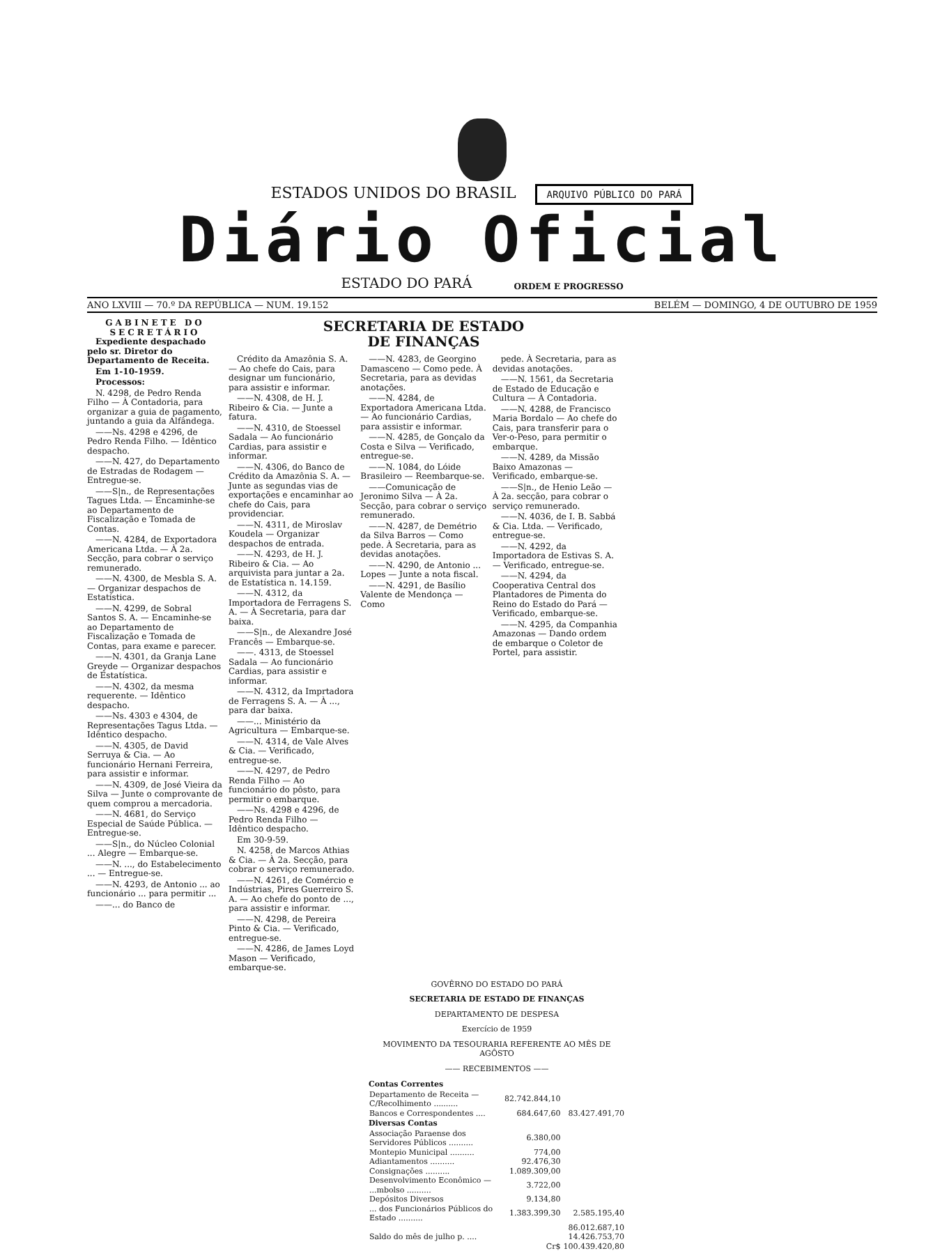ESTADOS UNIDOS DO BRASIL ARQUIVO PÚBLICO DO PARÁ
Diário Oficial
ESTADO DO PARÁ ORDEM E PROGRESSO
ANO LXVIII — 70.º DA REPÚBLICA — NUM. 19.152 BELÉM — DOMINGO, 4 DE OUTUBRO DE 1959
GABINETE DO SECRETÁRIO
Expediente despachado pelo sr. Diretor do Departamento de Receita.
Em 1-10-1959.
Processos:
N. 4298, de Pedro Renda Filho — À Contadoria, para organizar a guia de pagamento, juntando a guia da Alfândega.
——Ns. 4298 e 4296, de Pedro Renda Filho. — Idêntico despacho.
——N. 427, do Departamento de Estradas de Rodagem — Entregue-se.
——S|n., de Representações Tagues Ltda. — Encaminhe-se ao Departamento de Fiscalização e Tomada de Contas.
——N. 4284, de Exportadora Americana Ltda. — À 2a. Secção, para cobrar o serviço remunerado.
——N. 4300, de Mesbla S. A. — Organizar despachos de Estatística.
——N. 4299, de Sobral Santos S. A. — Encaminhe-se ao Departamento de Fiscalização e Tomada de Contas, para exame e parecer.
——N. 4301, da Granja Lane Greyde — Organizar despachos de Estatística.
——N. 4302, da mesma requerente. — Idêntico despacho.
——Ns. 4303 e 4304, de Representações Tagus Ltda. — Idêntico despacho.
——N. 4305, de David Serruya & Cia. — Ao funcionário Hernani Ferreira, para assistir e informar.
——N. 4309, de José Vieira da Silva — Junte o comprovante de quem comprou a mercadoria.
——N. 4681, do Serviço Especial de Saúde Pública. — Entregue-se.
——S|n., do Núcleo Colonial ... Alegre — Embarque-se.
——N. ..., do Estabelecimento ... — Entregue-se.
——N. 4293, de Antonio ... ao funcionário ... para permitir ...
——... do Banco de
SECRETARIA DE ESTADO
DE FINANÇAS
Crédito da Amazônia S. A. — Ao chefe do Cais, para designar um funcionário, para assistir e informar.
——N. 4308, de H. J. Ribeiro & Cia. — Junte a fatura.
——N. 4310, de Stoessel Sadala — Ao funcionário Cardias, para assistir e informar.
——N. 4306, do Banco de Crédito da Amazônia S. A. — Junte as segundas vias de exportações e encaminhar ao chefe do Cais, para providenciar.
——N. 4311, de Miroslav Koudela — Organizar despachos de entrada.
——N. 4293, de H. J. Ribeiro & Cia. — Ao arquivista para juntar a 2a. de Estatística n. 14.159.
——N. 4312, da Importadora de Ferragens S. A. — À Secretaria, para dar baixa.
——S|n., de Alexandre José Francês — Embarque-se.
——. 4313, de Stoessel Sadala — Ao funcionário Cardias, para assistir e informar.
——N. 4312, da Imprtadora de Ferragens S. A. — À ..., para dar baixa.
——... Ministério da Agricultura — Embarque-se.
——N. 4314, de Vale Alves & Cia. — Verificado, entregue-se.
——N. 4297, de Pedro Renda Filho — Ao funcionário do pôsto, para permitir o embarque.
——Ns. 4298 e 4296, de Pedro Renda Filho — Idêntico despacho.
Em 30-9-59.
N. 4258, de Marcos Athias & Cia. — À 2a. Secção, para cobrar o serviço remunerado.
——N. 4261, de Comércio e Indústrias, Pires Guerreiro S. A. — Ao chefe do ponto de ..., para assistir e informar.
——N. 4298, de Pereira Pinto & Cia. — Verificado, entregue-se.
——N. 4286, de James Loyd Mason — Verificado, embarque-se.
——N. 4283, de Georgino Damasceno — Como pede. À Secretaria, para as devidas anotações.
——N. 4284, de Exportadora Americana Ltda. — Ao funcionário Cardias, para assistir e informar.
——N. 4285, de Gonçalo da Costa e Silva — Verificado, entregue-se.
——N. 1084, do Lóide Brasileiro — Reembarque-se.
——Comunicação de Jeronimo Silva — À 2a. Secção, para cobrar o serviço remunerado.
——N. 4287, de Demétrio da Silva Barros — Como pede. À Secretaria, para as devidas anotações.
——N. 4290, de Antonio ... Lopes — Junte a nota fiscal.
——N. 4291, de Basílio Valente de Mendonça — Como
pede. À Secretaria, para as devidas anotações.
——N. 1561, da Secretaria de Estado de Educação e Cultura — À Contadoria.
——N. 4288, de Francisco Maria Bordalo — Ao chefe do Cais, para transferir para o Ver-o-Peso, para permitir o embarque.
——N. 4289, da Missão Baixo Amazonas — Verificado, embarque-se.
——S|n., de Henio Leão — À 2a. secção, para cobrar o serviço remunerado.
——N. 4036, de I. B. Sabbá & Cia. Ltda. — Verificado, entregue-se.
——N. 4292, da Importadora de Estivas S. A. — Verificado, entregue-se.
——N. 4294, da Cooperativa Central dos Plantadores de Pimenta do Reino do Estado do Pará — Verificado, embarque-se.
——N. 4295, da Companhia Amazonas — Dando ordem de embarque o Coletor de Portel, para assistir.
GOVÊRNO DO ESTADO DO PARÁ
SECRETARIA DE ESTADO DE FINANÇAS
DEPARTAMENTO DE DESPESA
Exercício de 1959
MOVIMENTO DA TESOURARIA REFERENTE AO MÊS DE AGÔSTO
—— RECEBIMENTOS ——
| Contas Correntes | | |
| --- | --- | --- |
| Departamento de Receita — C/Recolhimento .......... | 82.742.844,10 | |
| Bancos e Correspondentes .... | 684.647,60 | 83.427.491,70 |
| Diversas Contas | | |
| Associação Paraense dos Servidores Públicos .......... | 6.380,00 | |
| Montepio Municipal .......... | 774,00 | |
| Adiantamentos .......... | 92.476,30 | |
| Consignações .......... | 1.089.309,00 | |
| Desenvolvimento Econômico — ...mbolso .......... | 3.722,00 | |
| Depósitos Diversos | 9.134,80 | |
| ... dos Funcionários Públicos do Estado .......... | 1.383.399,30 | 2.585.195,40 |
| | | 86.012.687,10 |
| Saldo do mês de julho p. .... | | 14.426.753,70 |
| | Cr$ | 100.439.420,80 |